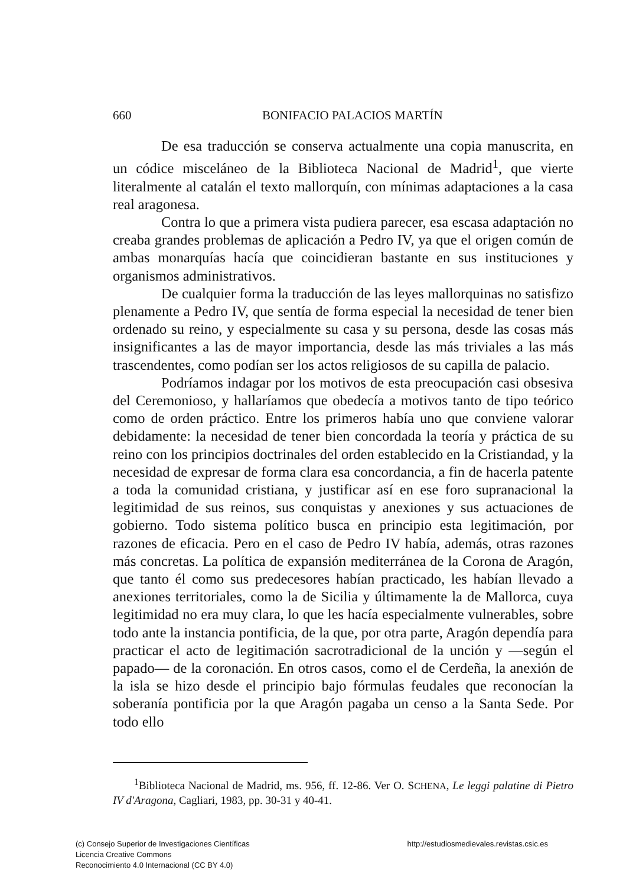660
BONIFACIO PALACIOS MARTÍN
De esa traducción se conserva actualmente una copia manuscrita, en un códice misceláneo de la Biblioteca Nacional de Madrid<sup>1</sup>, que vierte literalmente al catalán el texto mallorquín, con mínimas adaptaciones a la casa real aragonesa.
Contra lo que a primera vista pudiera parecer, esa escasa adaptación no creaba grandes problemas de aplicación a Pedro IV, ya que el origen común de ambas monarquías hacía que coincidieran bastante en sus instituciones y organismos administrativos.
De cualquier forma la traducción de las leyes mallorquinas no satisfizo plenamente a Pedro IV, que sentía de forma especial la necesidad de tener bien ordenado su reino, y especialmente su casa y su persona, desde las cosas más insignificantes a las de mayor importancia, desde las más triviales a las más trascendentes, como podían ser los actos religiosos de su capilla de palacio.
Podríamos indagar por los motivos de esta preocupación casi obsesiva del Ceremonioso, y hallaríamos que obedecía a motivos tanto de tipo teórico como de orden práctico. Entre los primeros había uno que conviene valorar debidamente: la necesidad de tener bien concordada la teoría y práctica de su reino con los principios doctrinales del orden establecido en la Cristiandad, y la necesidad de expresar de forma clara esa concordancia, a fin de hacerla patente a toda la comunidad cristiana, y justificar así en ese foro supranacional la legitimidad de sus reinos, sus conquistas y anexiones y sus actuaciones de gobierno. Todo sistema político busca en principio esta legitimación, por razones de eficacia. Pero en el caso de Pedro IV había, además, otras razones más concretas. La política de expansión mediterránea de la Corona de Aragón, que tanto él como sus predecesores habían practicado, les habían llevado a anexiones territoriales, como la de Sicilia y últimamente la de Mallorca, cuya legitimidad no era muy clara, lo que les hacía especialmente vulnerables, sobre todo ante la instancia pontificia, de la que, por otra parte, Aragón dependía para practicar el acto de legitimación sacrotradicional de la unción y —según el papado— de la coronación. En otros casos, como el de Cerdeña, la anexión de la isla se hizo desde el principio bajo fórmulas feudales que reconocían la soberanía pontificia por la que Aragón pagaba un censo a la Santa Sede. Por todo ello
<sup>1</sup> Biblioteca Nacional de Madrid, ms. 956, ff. 12-86. Ver O. SCHENA, Le leggi palatine di Pietro IV d'Aragona, Cagliari, 1983, pp. 30-31 y 40-41.
(c) Consejo Superior de Investigaciones Científicas
Licencia Creative Commons
Reconocimiento 4.0 Internacional (CC BY 4.0)
http://estudiosmedievales.revistas.csic.es